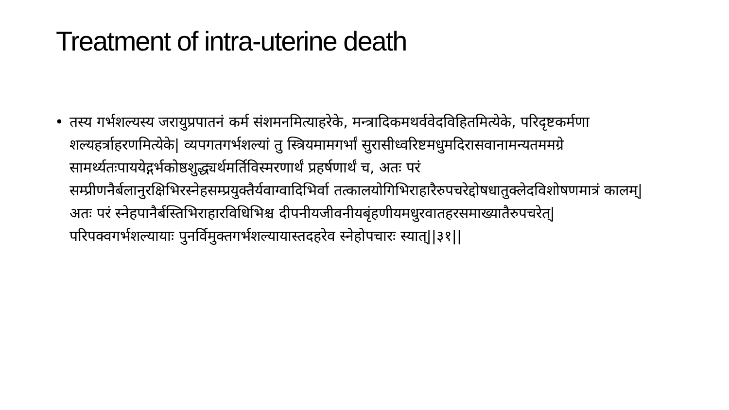Treatment of intra-uterine death
• तस्य गर्भशल्यस्य जरायुप्रपातनं कर्म संशमनमित्याहरेके, मन्त्रादिकमथर्ववेदविहितमित्येके, परिदृष्टकर्मणा शल्यहर्त्राहरणमित्येके| व्यपगतगर्भशल्यां तु स्त्रियमामगर्भां सुरासीध्वरिष्टमधुमदिरासवानामन्यतममग्रे सामर्थ्यतःपाययेद्गर्भकोष्ठशुद्ध्यर्थमर्तिविस्मरणार्थं प्रहर्षणार्थं च, अतः परं सम्प्रीणनैर्बलानुरक्षिभिरस्नेहसम्प्रयुक्तैर्यवाग्वादिभिर्वा तत्कालयोगिभिराहारैरुपचरेद्दोषधातुक्लेदविशोषणमात्रं कालम्| अतः परं स्नेहपानैर्बस्तिभिराहारविधिभिश्च दीपनीयजीवनीयबृंहणीयमधुरवातहरसमाख्यातैरुपचरेत्| परिपक्वगर्भशल्यायाः पुनर्विमुक्तगर्भशल्यायास्तदहरेव स्नेहोपचारः स्यात्||३१||